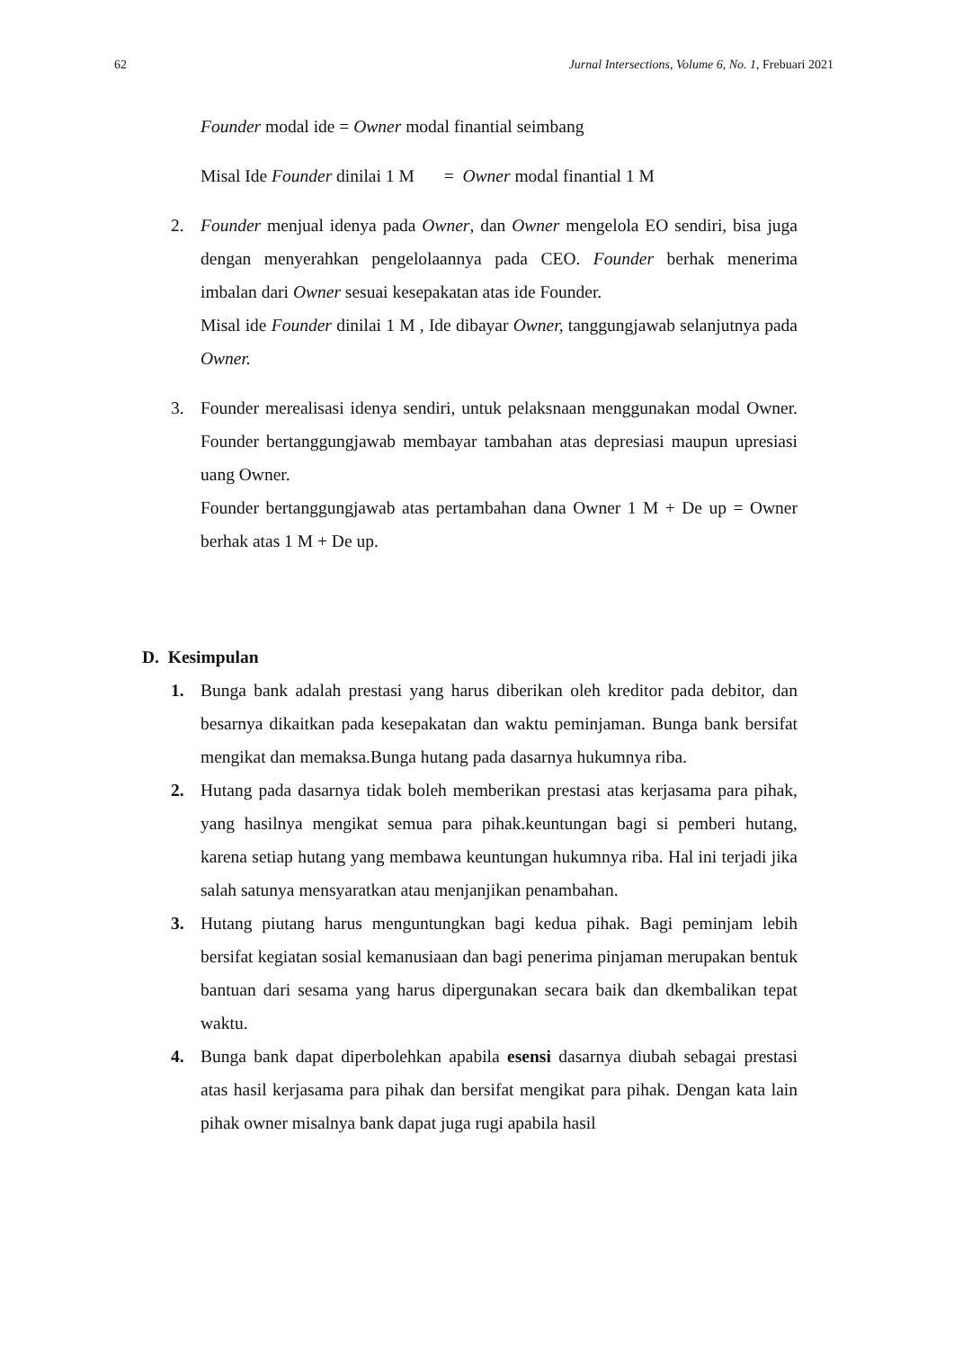62 Jurnal Intersections, Volume 6, No. 1, Frebuari 2021
Founder modal ide = Owner modal finantial seimbang
Misal Ide Founder dinilai 1 M = Owner modal finantial 1 M
2. Founder menjual idenya pada Owner, dan Owner mengelola EO sendiri, bisa juga dengan menyerahkan pengelolaannya pada CEO. Founder berhak menerima imbalan dari Owner sesuai kesepakatan atas ide Founder.
Misal ide Founder dinilai 1 M , Ide dibayar Owner, tanggungjawab selanjutnya pada Owner.
3. Founder merealisasi idenya sendiri, untuk pelaksnaan menggunakan modal Owner. Founder bertanggungjawab membayar tambahan atas depresiasi maupun upresiasi uang Owner.
Founder bertanggungjawab atas pertambahan dana Owner 1 M + De up = Owner berhak atas 1 M + De up.
D. Kesimpulan
1. Bunga bank adalah prestasi yang harus diberikan oleh kreditor pada debitor, dan besarnya dikaitkan pada kesepakatan dan waktu peminjaman. Bunga bank bersifat mengikat dan memaksa.Bunga hutang pada dasarnya hukumnya riba.
2. Hutang pada dasarnya tidak boleh memberikan prestasi atas kerjasama para pihak, yang hasilnya mengikat semua para pihak.keuntungan bagi si pemberi hutang, karena setiap hutang yang membawa keuntungan hukumnya riba. Hal ini terjadi jika salah satunya mensyaratkan atau menjanjikan penambahan.
3. Hutang piutang harus menguntungkan bagi kedua pihak. Bagi peminjam lebih bersifat kegiatan sosial kemanusiaan dan bagi penerima pinjaman merupakan bentuk bantuan dari sesama yang harus dipergunakan secara baik dan dkembalikan tepat waktu.
4. Bunga bank dapat diperbolehkan apabila esensi dasarnya diubah sebagai prestasi atas hasil kerjasama para pihak dan bersifat mengikat para pihak. Dengan kata lain pihak owner misalnya bank dapat juga rugi apabila hasil